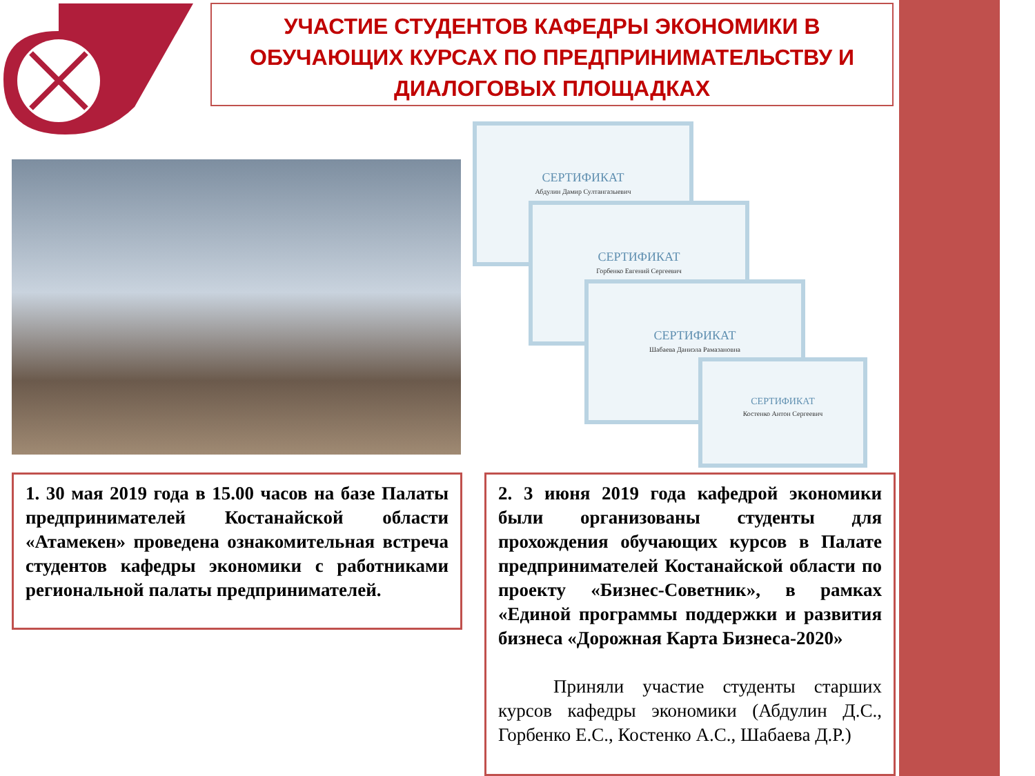УЧАСТИЕ СТУДЕНТОВ КАФЕДРЫ ЭКОНОМИКИ В ОБУЧАЮЩИХ КУРСАХ ПО ПРЕДПРИНИМАТЕЛЬСТВУ И ДИАЛОГОВЫХ ПЛОЩАДКАХ
СЕРТИФИКАТ
Абдулин Дамир Султангазыевич
СЕРТИФИКАТ
Горбенко Евгений Сергеевич
СЕРТИФИКАТ
Шабаева Даниэла Рамазановна
СЕРТИФИКАТ
Костенко Антон Сергеевич
1. 30 мая 2019 года в 15.00 часов на базе Палаты предпринимателей Костанайской области «Атамекен» проведена ознакомительная встреча студентов кафедры экономики с работниками региональной палаты предпринимателей.
2. 3 июня 2019 года кафедрой экономики были организованы студенты для прохождения обучающих курсов в Палате предпринимателей Костанайской области по проекту «Бизнес-Советник», в рамках «Единой программы поддержки и развития бизнеса «Дорожная Карта Бизнеса-2020»
Приняли участие студенты старших курсов кафедры экономики (Абдулин Д.С., Горбенко Е.С., Костенко А.С., Шабаева Д.Р.)